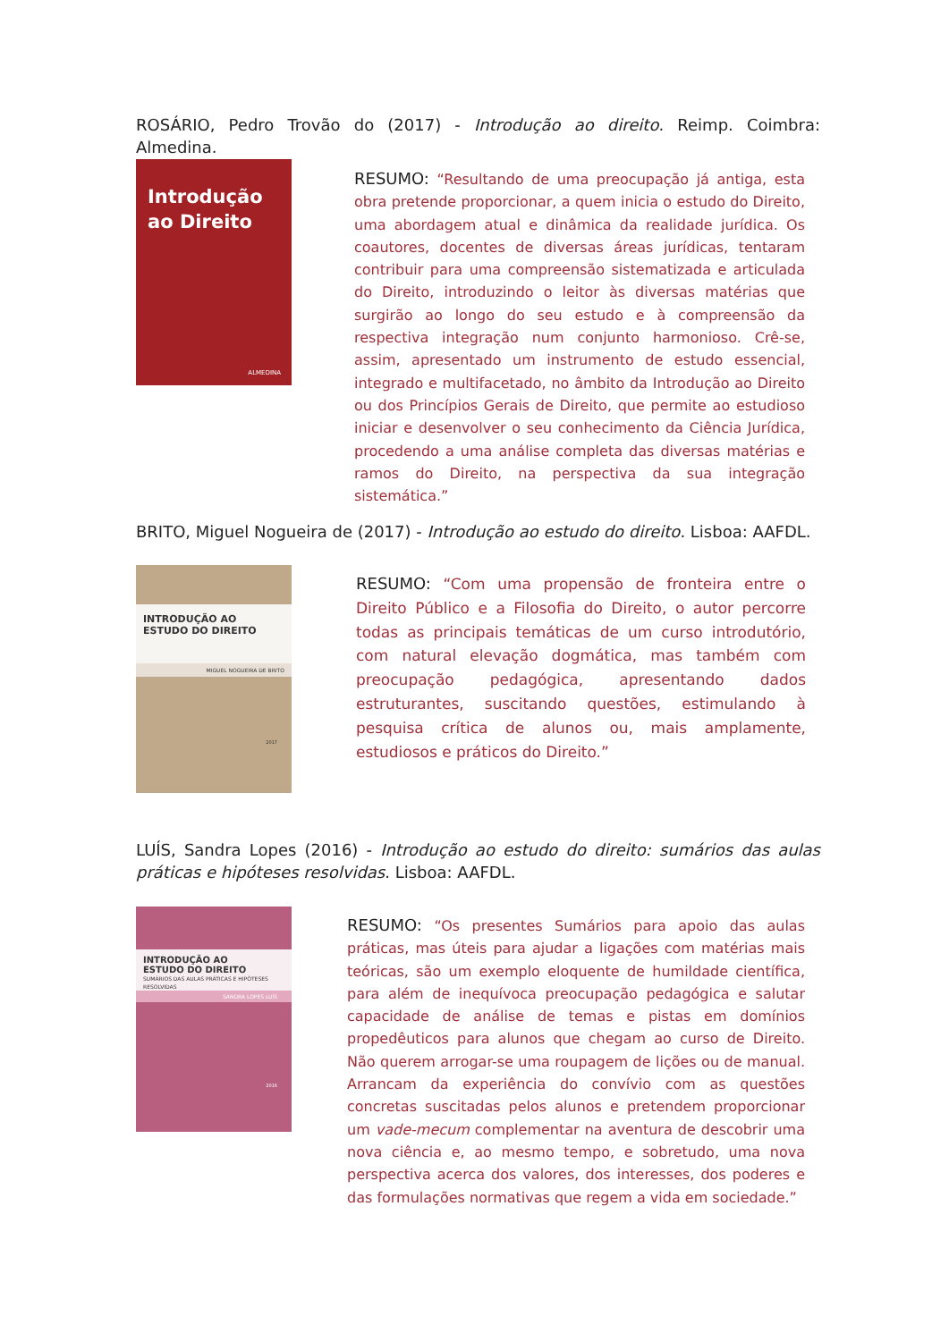ROSÁRIO, Pedro Trovão do (2017) - Introdução ao direito. Reimp. Coimbra: Almedina.
Introdução
ao Direito
ALMEDINA
RESUMO: “Resultando de uma preocupação já antiga, esta obra pretende proporcionar, a quem inicia o estudo do Direito, uma abordagem atual e dinâmica da realidade jurídica. Os coautores, docentes de diversas áreas jurídicas, tentaram contribuir para uma compreensão sistematizada e articulada do Direito, introduzindo o leitor às diversas matérias que surgirão ao longo do seu estudo e à compreensão da respectiva integração num conjunto harmonioso. Crê-se, assim, apresentado um instrumento de estudo essencial, integrado e multifacetado, no âmbito da Introdução ao Direito ou dos Princípios Gerais de Direito, que permite ao estudioso iniciar e desenvolver o seu conhecimento da Ciência Jurídica, procedendo a uma análise completa das diversas matérias e ramos do Direito, na perspectiva da sua integração sistemática.”
BRITO, Miguel Nogueira de (2017) - Introdução ao estudo do direito. Lisboa: AAFDL.
INTRODUÇÃO AO
ESTUDO DO DIREITO
MIGUEL NOGUEIRA DE BRITO
2017
RESUMO: “Com uma propensão de fronteira entre o Direito Público e a Filosofia do Direito, o autor percorre todas as principais temáticas de um curso introdutório, com natural elevação dogmática, mas também com preocupação pedagógica, apresentando dados estruturantes, suscitando questões, estimulando à pesquisa crítica de alunos ou, mais amplamente, estudiosos e práticos do Direito.”
LUÍS, Sandra Lopes (2016) - Introdução ao estudo do direito: sumários das aulas práticas e hipóteses resolvidas. Lisboa: AAFDL.
INTRODUÇÃO AO
ESTUDO DO DIREITO
SUMÁRIOS DAS AULAS PRÁTICAS E HIPÓTESES RESOLVIDAS
SANDRA LOPES LUÍS
2016
RESUMO: “Os presentes Sumários para apoio das aulas práticas, mas úteis para ajudar a ligações com matérias mais teóricas, são um exemplo eloquente de humildade científica, para além de inequívoca preocupação pedagógica e salutar capacidade de análise de temas e pistas em domínios propedêuticos para alunos que chegam ao curso de Direito. Não querem arrogar-se uma roupagem de lições ou de manual. Arrancam da experiência do convívio com as questões concretas suscitadas pelos alunos e pretendem proporcionar um vade-mecum complementar na aventura de descobrir uma nova ciência e, ao mesmo tempo, e sobretudo, uma nova perspectiva acerca dos valores, dos interesses, dos poderes e das formulações normativas que regem a vida em sociedade.”